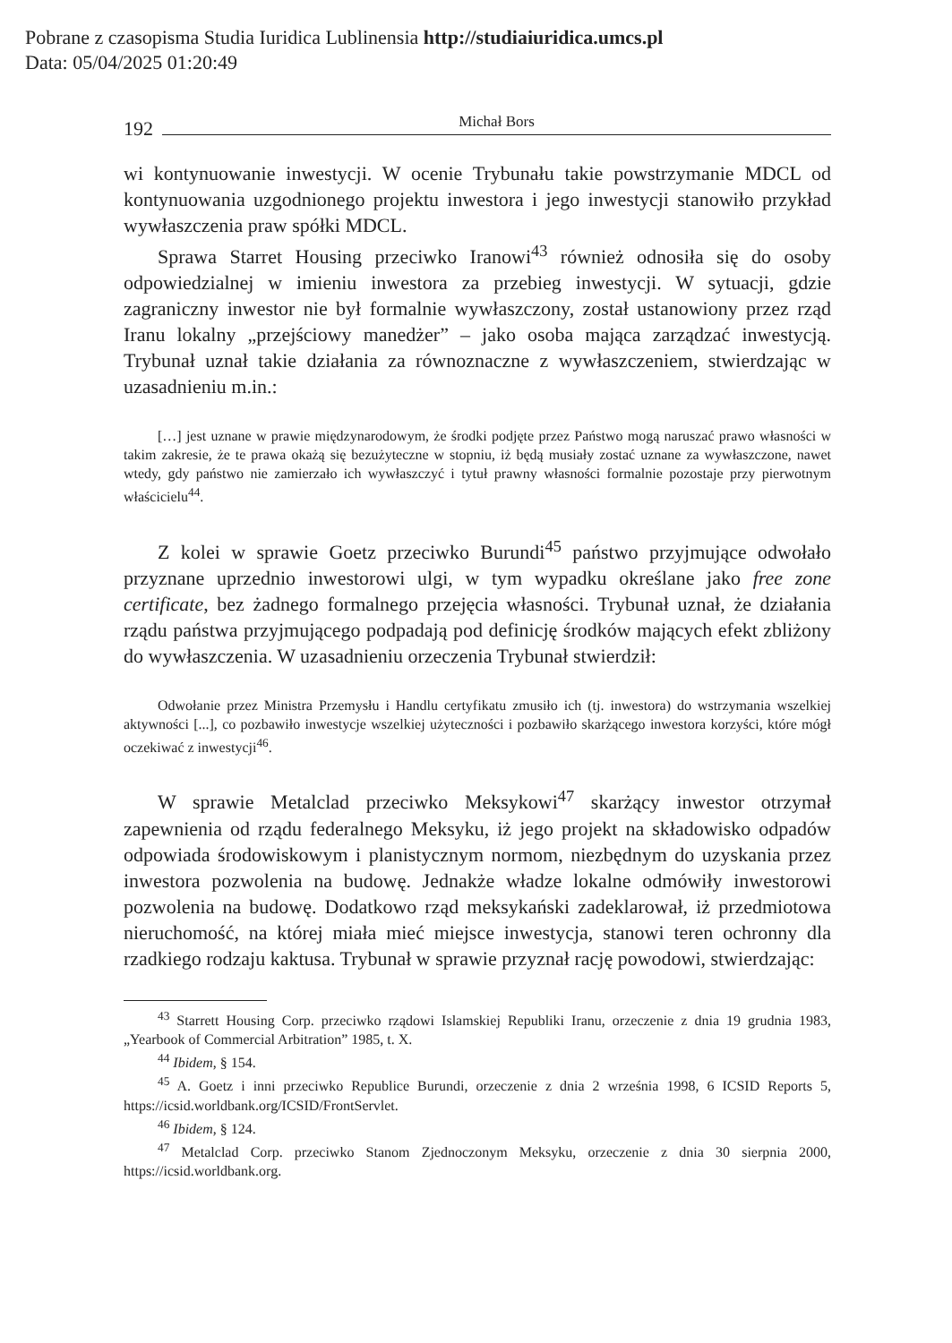Pobrane z czasopisma Studia Iuridica Lublinensia http://studiaiuridica.umcs.pl
Data: 05/04/2025 01:20:49
192 Michał Bors
wi kontynuowanie inwestycji. W ocenie Trybunału takie powstrzymanie MDCL od kontynuowania uzgodnionego projektu inwestora i jego inwestycji stanowiło przykład wywłaszczenia praw spółki MDCL.
Sprawa Starret Housing przeciwko Iranowi<sup>43</sup> również odnosiła się do osoby odpowiedzialnej w imieniu inwestora za przebieg inwestycji. W sytuacji, gdzie zagraniczny inwestor nie był formalnie wywłaszczony, został ustanowiony przez rząd Iranu lokalny „przejściowy manedżer” – jako osoba mająca zarządzać inwestycją. Trybunał uznał takie działania za równoznaczne z wywłaszczeniem, stwierdzając w uzasadnieniu m.in.:
[…] jest uznane w prawie międzynarodowym, że środki podjęte przez Państwo mogą naruszać prawo własności w takim zakresie, że te prawa okażą się bezużyteczne w stopniu, iż będą musiały zostać uznane za wywłaszczone, nawet wtedy, gdy państwo nie zamierzało ich wywłaszczyć i tytuł prawny własności formalnie pozostaje przy pierwotnym właścicielu<sup>44</sup>.
Z kolei w sprawie Goetz przeciwko Burundi<sup>45</sup> państwo przyjmujące odwołało przyznane uprzednio inwestorowi ulgi, w tym wypadku określane jako free zone certificate, bez żadnego formalnego przejęcia własności. Trybunał uznał, że działania rządu państwa przyjmującego podpadają pod definicję środków mających efekt zbliżony do wywłaszczenia. W uzasadnieniu orzeczenia Trybunał stwierdził:
Odwołanie przez Ministra Przemysłu i Handlu certyfikatu zmusiło ich (tj. inwestora) do wstrzymania wszelkiej aktywności [...], co pozbawiło inwestycje wszelkiej użyteczności i pozbawiło skarżącego inwestora korzyści, które mógł oczekiwać z inwestycji<sup>46</sup>.
W sprawie Metalclad przeciwko Meksykowi<sup>47</sup> skarżący inwestor otrzymał zapewnienia od rządu federalnego Meksyku, iż jego projekt na składowisko odpadów odpowiada środowiskowym i planistycznym normom, niezbędnym do uzyskania przez inwestora pozwolenia na budowę. Jednakże władze lokalne odmówiły inwestorowi pozwolenia na budowę. Dodatkowo rząd meksykański zadeklarował, iż przedmiotowa nieruchomość, na której miała mieć miejsce inwestycja, stanowi teren ochronny dla rzadkiego rodzaju kaktusa. Trybunał w sprawie przyznał rację powodowi, stwierdzając:
<sup>43</sup> Starrett Housing Corp. przeciwko rządowi Islamskiej Republiki Iranu, orzeczenie z dnia 19 grudnia 1983, „Yearbook of Commercial Arbitration” 1985, t. X.
<sup>44</sup> Ibidem, § 154.
<sup>45</sup> A. Goetz i inni przeciwko Republice Burundi, orzeczenie z dnia 2 września 1998, 6 ICSID Reports 5, https://icsid.worldbank.org/ICSID/FrontServlet.
<sup>46</sup> Ibidem, § 124.
<sup>47</sup> Metalclad Corp. przeciwko Stanom Zjednoczonym Meksyku, orzeczenie z dnia 30 sierpnia 2000, https://icsid.worldbank.org.